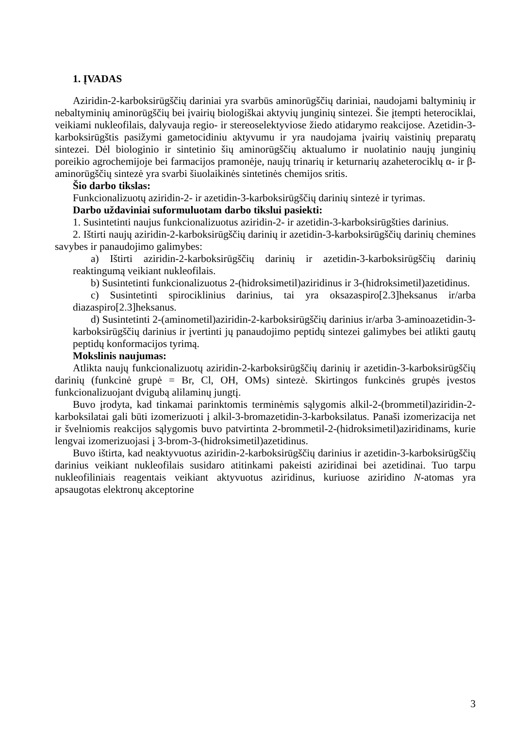1. ĮVADAS
Aziridin-2-karboksirūgščių dariniai yra svarbūs aminorūgščių dariniai, naudojami baltyminių ir nebaltyminių aminorūgščių bei įvairių biologiškai aktyvių junginių sintezei. Šie įtempti heterociklai, veikiami nukleofilais, dalyvauja regio- ir stereoselektyviose žiedo atidarymo reakcijose. Azetidin-3-karboksirūgštis pasižymi gametocidiniu aktyvumu ir yra naudojama įvairių vaistinių preparatų sintezei. Dėl biologinio ir sintetinio šių aminorūgščių aktualumo ir nuolatinio naujų junginių poreikio agrochemijoje bei farmacijos pramonėje, naujų trinarių ir keturnarių azaheterociklų α- ir β-aminorūgščių sintezė yra svarbi šiuolaikinės sintetinės chemijos sritis.
Šio darbo tikslas:
Funkcionalizuotų aziridin-2- ir azetidin-3-karboksirūgščių darinių sintezė ir tyrimas.
Darbo uždaviniai suformuluotam darbo tikslui pasiekti:
1. Susintetinti naujus funkcionalizuotus aziridin-2- ir azetidin-3-karboksirūgšties darinius.
2. Ištirti naujų aziridin-2-karboksirūgščių darinių ir azetidin-3-karboksirūgščių darinių chemines savybes ir panaudojimo galimybes:
a) Ištirti aziridin-2-karboksirūgščių darinių ir azetidin-3-karboksirūgščių darinių reaktingumą veikiant nukleofilais.
b) Susintetinti funkcionalizuotus 2-(hidroksimetil)aziridinus ir 3-(hidroksimetil)azetidinus.
c) Susintetinti spirociklinius darinius, tai yra oksazaspiro[2.3]heksanus ir/arba diazaspiro[2.3]heksanus.
d) Susintetinti 2-(aminometil)aziridin-2-karboksirūgščių darinius ir/arba 3-aminoazetidin-3-karboksirūgščių darinius ir įvertinti jų panaudojimo peptidų sintezei galimybes bei atlikti gautų peptidų konformacijos tyrimą.
Mokslinis naujumas:
Atlikta naujų funkcionalizuotų aziridin-2-karboksirūgščių darinių ir azetidin-3-karboksirūgščių darinių (funkcinė grupė = Br, Cl, OH, OMs) sintezė. Skirtingos funkcinės grupės įvestos funkcionalizuojant dvigubą alilaminų jungtį.
Buvo įrodyta, kad tinkamai parinktomis terminėmis sąlygomis alkil-2-(brommetil)aziridin-2-karboksilatai gali būti izomerizuoti į alkil-3-bromazetidin-3-karboksilatus. Panaši izomerizacija net ir švelniomis reakcijos sąlygomis buvo patvirtinta 2-brommetil-2-(hidroksimetil)aziridinams, kurie lengvai izomerizuojasi į 3-brom-3-(hidroksimetil)azetidinus.
Buvo ištirta, kad neaktyvuotus aziridin-2-karboksirūgščių darinius ir azetidin-3-karboksirūgščių darinius veikiant nukleofilais susidaro atitinkami pakeisti aziridinai bei azetidinai. Tuo tarpu nukleofiliniais reagentais veikiant aktyvuotus aziridinus, kuriuose aziridino N-atomas yra apsaugotas elektronų akceptorine
3